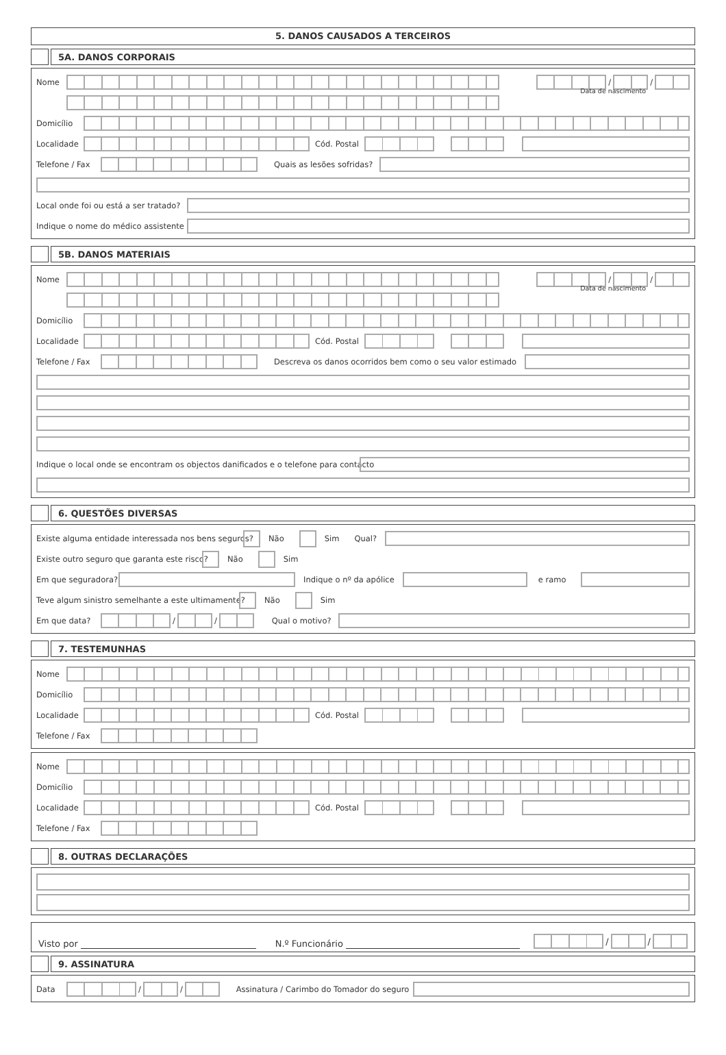5. DANOS CAUSADOS A TERCEIROS
5A. DANOS CORPORAIS
Nome / /
Data de nascimento
Domicílio
Localidade Cód. Postal
Telefone / Fax Quais as lesões sofridas?
Local onde foi ou está a ser tratado?
Indique o nome do médico assistente
5B. DANOS MATERIAIS
Nome / /
Data de nascimento
Domicílio
Localidade Cód. Postal
Telefone / Fax Descreva os danos ocorridos bem como o seu valor estimado
Indique o local onde se encontram os objectos danificados e o telefone para contacto
6. QUESTÕES DIVERSAS
Existe alguma entidade interessada nos bens seguros? Não Sim Qual?
Existe outro seguro que garanta este risco? Não Sim
Em que seguradora? Indique o nº da apólice e ramo
Teve algum sinistro semelhante a este ultimamente? Não Sim
Em que data? / / Qual o motivo?
7. TESTEMUNHAS
Nome
Domicílio
Localidade Cód. Postal
Telefone / Fax
Nome
Domicílio
Localidade Cód. Postal
Telefone / Fax
8. OUTRAS DECLARAÇÕES
Visto por N.º Funcionário / /
9. ASSINATURA
Data / / Assinatura / Carimbo do Tomador do seguro